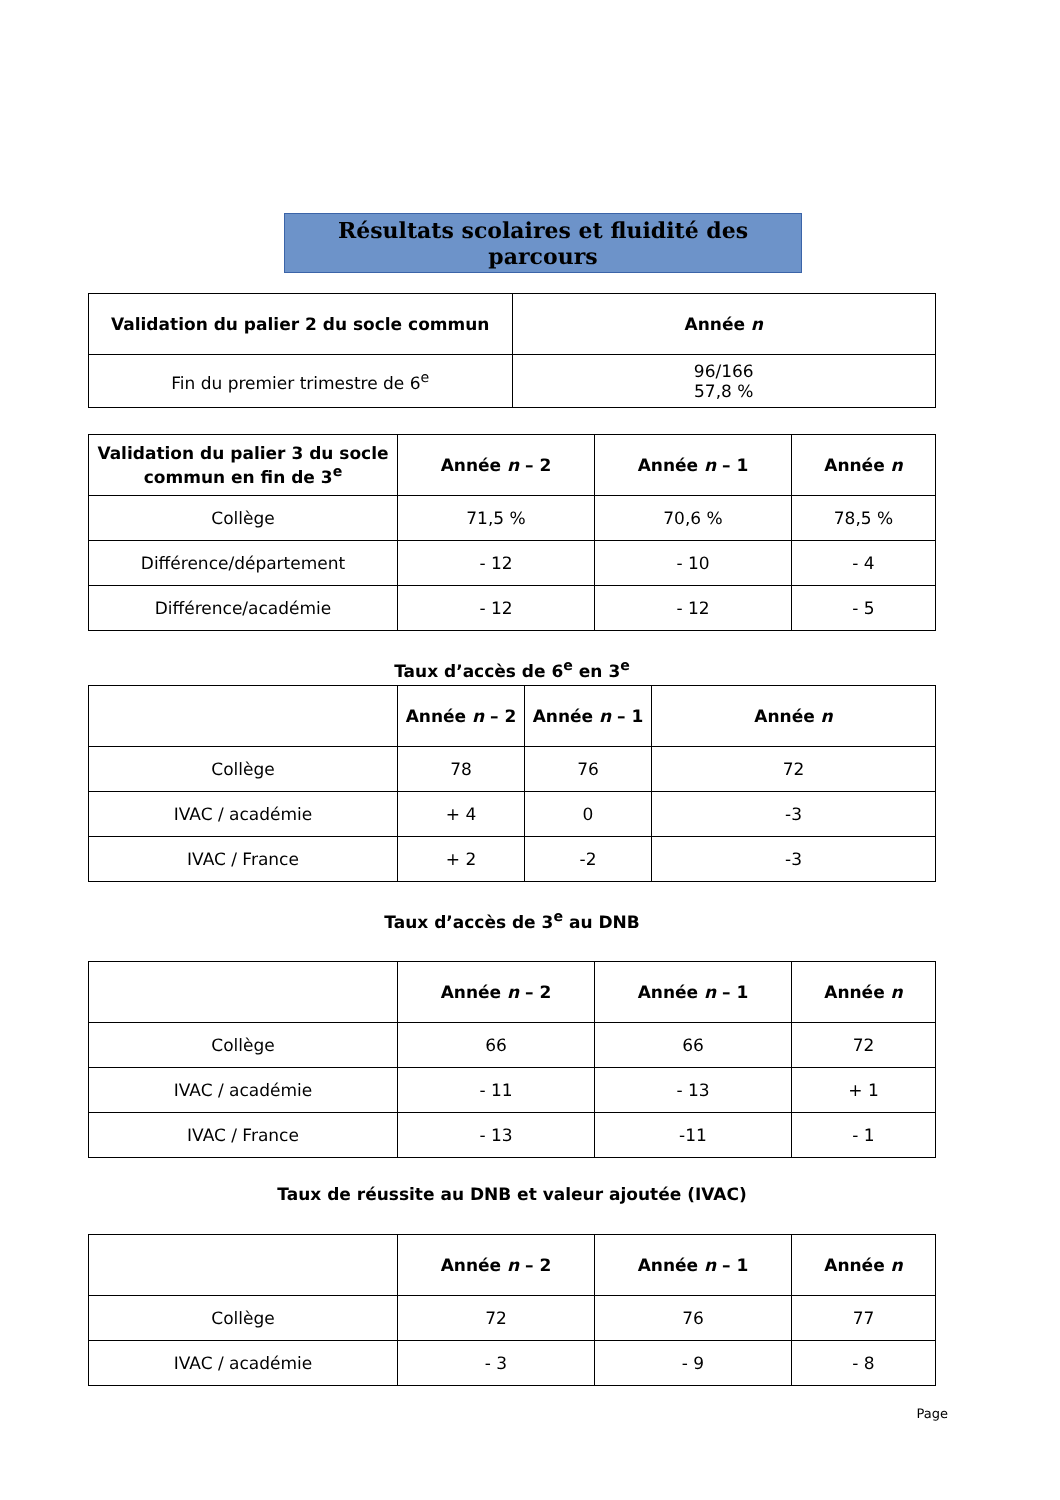Résultats scolaires et fluidité des parcours
| Validation du palier 2 du socle commun | Année n |
| --- | --- |
| Fin du premier trimestre de 6<sup>e</sup> | 96/166 57,8 % |
| Validation du palier 3 du socle commun en fin de 3<sup>e</sup> | Année n – 2 | Année n – 1 | Année n |
| --- | --- | --- | --- |
| Collège | 71,5 % | 70,6 % | 78,5 % |
| Différence/département | - 12 | - 10 | - 4 |
| Différence/académie | - 12 | - 12 | - 5 |
Taux d’accès de 6<sup>e</sup> en 3<sup>e</sup>
| | Année n – 2 | Année n – 1 | Année n |
| --- | --- | --- | --- |
| Collège | 78 | 76 | 72 |
| IVAC / académie | + 4 | 0 | -3 |
| IVAC / France | + 2 | -2 | -3 |
Taux d’accès de 3<sup>e</sup> au DNB
| | Année n – 2 | Année n – 1 | Année n |
| --- | --- | --- | --- |
| Collège | 66 | 66 | 72 |
| IVAC / académie | - 11 | - 13 | + 1 |
| IVAC / France | - 13 | -11 | - 1 |
Taux de réussite au DNB et valeur ajoutée (IVAC)
| | Année n – 2 | Année n – 1 | Année n |
| --- | --- | --- | --- |
| Collège | 72 | 76 | 77 |
| IVAC / académie | - 3 | - 9 | - 8 |
Page